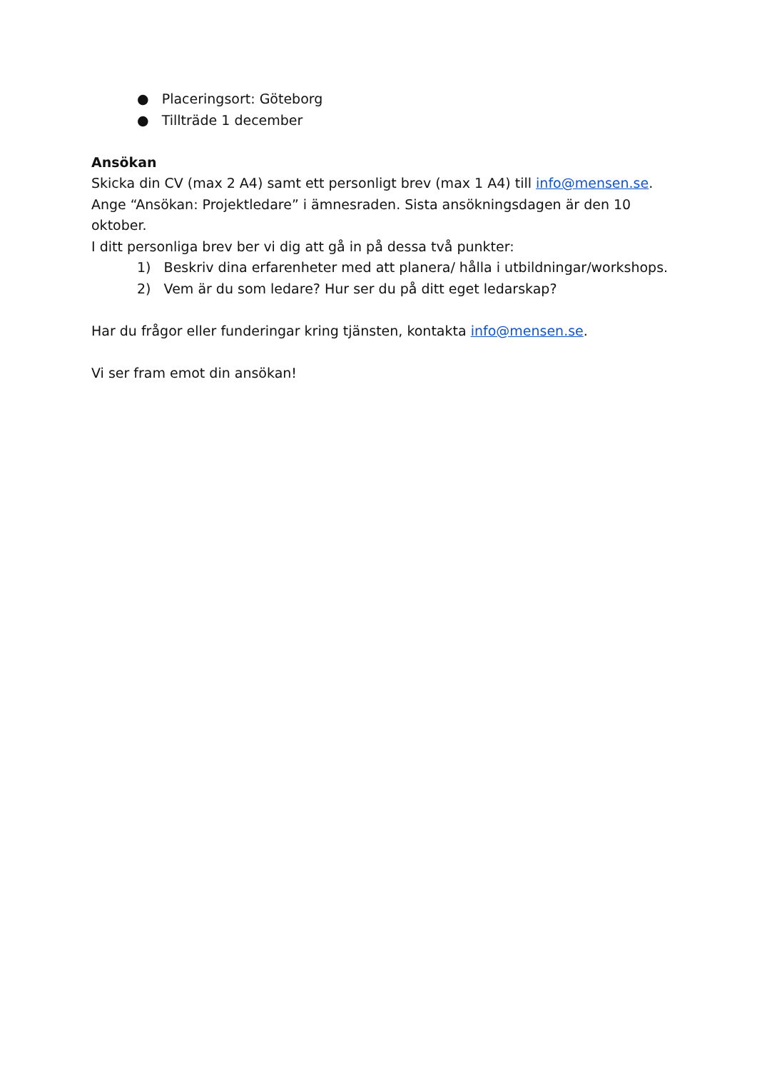● Placeringsort: Göteborg
● Tillträde 1 december
Ansökan
Skicka din CV (max 2 A4) samt ett personligt brev (max 1 A4) till info@mensen.se. Ange “Ansökan: Projektledare” i ämnesraden. Sista ansökningsdagen är den 10 oktober.
I ditt personliga brev ber vi dig att gå in på dessa två punkter:
1) Beskriv dina erfarenheter med att planera/ hålla i utbildningar/workshops.
2) Vem är du som ledare? Hur ser du på ditt eget ledarskap?
Har du frågor eller funderingar kring tjänsten, kontakta info@mensen.se.
Vi ser fram emot din ansökan!